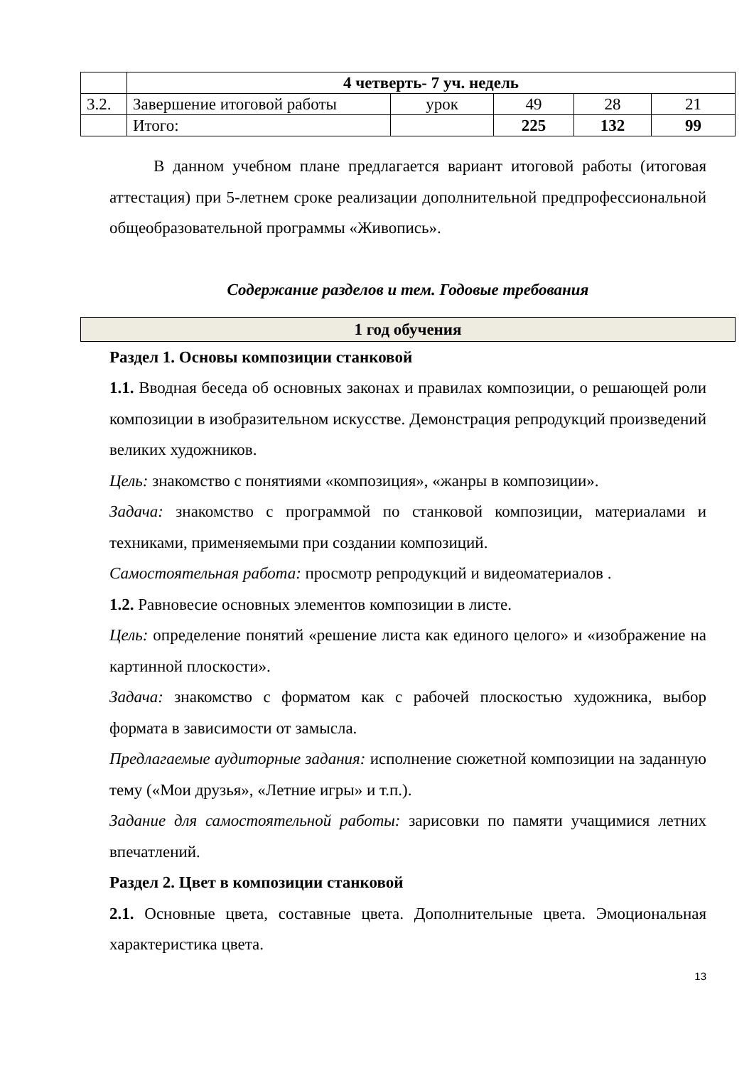| | 4 четверть- 7 уч. недель | | | | |
| 3.2. | Завершение итоговой работы | урок | 49 | 28 | 21 |
| | Итого: | | 225 | 132 | 99 |
В данном учебном плане предлагается вариант итоговой работы (итоговая аттестация) при 5-летнем сроке реализации дополнительной предпрофессиональной общеобразовательной программы «Живопись».
Содержание разделов и тем. Годовые требования
1 год обучения
Раздел 1. Основы композиции станковой
1.1. Вводная беседа об основных законах и правилах композиции, о решающей роли композиции в изобразительном искусстве. Демонстрация репродукций произведений великих художников.
Цель: знакомство с понятиями «композиция», «жанры в композиции».
Задача: знакомство с программой по станковой композиции, материалами и техниками, применяемыми при создании композиций.
Самостоятельная работа: просмотр репродукций и видеоматериалов .
1.2. Равновесие основных элементов композиции в листе.
Цель: определение понятий «решение листа как единого целого» и «изображение на картинной плоскости».
Задача: знакомство с форматом как с рабочей плоскостью художника, выбор формата в зависимости от замысла.
Предлагаемые аудиторные задания: исполнение сюжетной композиции на заданную тему («Мои друзья», «Летние игры» и т.п.).
Задание для самостоятельной работы: зарисовки по памяти учащимися летних впечатлений.
Раздел 2. Цвет в композиции станковой
2.1. Основные цвета, составные цвета. Дополнительные цвета. Эмоциональная характеристика цвета.
13